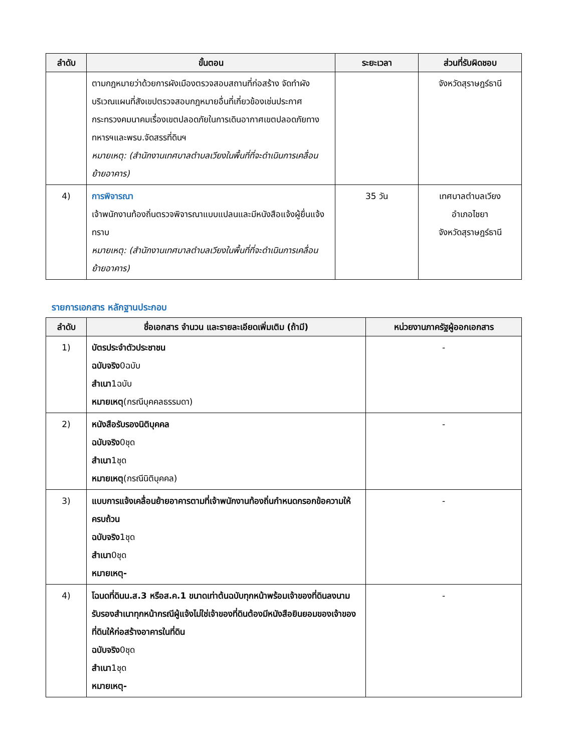| ลำดับ | ขั้นตอน | ระยะเวลา | ส่วนที่รับผิดชอบ |
| --- | --- | --- | --- |
| | ตามกฎหมายว่าด้วยการผังเมืองตรวจสอบสถานที่ก่อสร้าง จัดทำผังบริเวณแผนที่สังเขปตรวจสอบกฎหมายอื่นที่เกี่ยวข้องเช่นประกาศกระทรวงคมนาคมเรื่องเขตปลอดภัยในการเดินอากาศเขตปลอดภัยทางทหารฯและพรบ.จัดสรรที่ดินฯ หมายเหตุ: (สำนักงานเทศบาลตำบลเวียงในพื้นที่ที่จะดำเนินการเคลื่อนย้ายอาคาร) | | จังหวัดสุราษฎร์ธานี |
| 4) | การพิจารณา เจ้าพนักงานท้องถิ่นตรวจพิจารณาแบบแปลนและมีหนังสือแจ้งผู้ยื่นแจ้งทราบ หมายเหตุ: (สำนักงานเทศบาลตำบลเวียงในพื้นที่ที่จะดำเนินการเคลื่อนย้ายอาคาร) | 35 วัน | เทศบาลตำบลเวียง อำเภอไชยา จังหวัดสุราษฎร์ธานี |
รายการเอกสาร หลักฐานประกอบ
| ลำดับ | ชื่อเอกสาร จำนวน และรายละเอียดเพิ่มเติม (ถ้ามี) | หน่วยงานภาครัฐผู้ออกเอกสาร |
| --- | --- | --- |
| 1) | บัตรประจำตัวประชาชน ฉบับจริง 0ฉบับ สำเนา 1ฉบับ หมายเหตุ (กรณีบุคคลธรรมดา) | - |
| 2) | หนังสือรับรองนิติบุคคล ฉบับจริง 0ชุด สำเนา 1ชุด หมายเหตุ (กรณีนิติบุคคล) | - |
| 3) | แบบการแจ้งเคลื่อนย้ายอาคารตามที่เจ้าพนักงานท้องถิ่นกำหนดกรอกข้อความให้ครบถ้วน ฉบับจริง 1ชุด สำเนา 0ชุด หมายเหตุ- | - |
| 4) | โฉนดที่ดินน.ส.3 หรือส.ค.1 ขนาดเท่าต้นฉบับทุกหน้าพร้อมเจ้าของที่ดินลงนามรับรองสำเนาทุกหน้ากรณีผู้แจ้งไม่ใช่เจ้าของที่ดินต้องมีหนังสือยินยอมของเจ้าของที่ดินให้ก่อสร้างอาคารในที่ดิน ฉบับจริง 0ชุด สำเนา 1ชุด หมายเหตุ- | - |